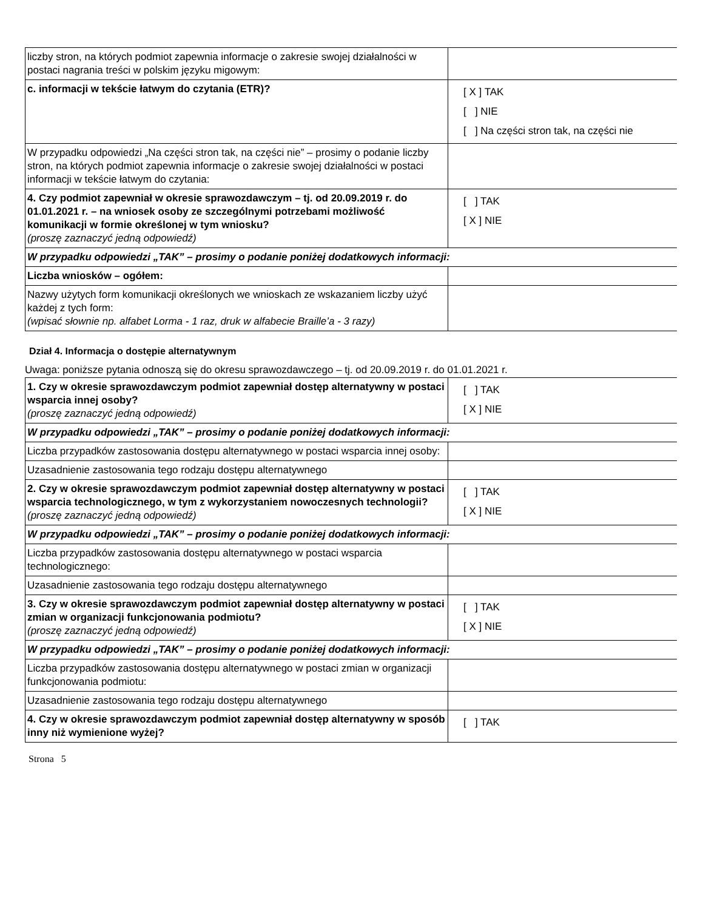| liczby stron, na których podmiot zapewnia informacje o zakresie swojej działalności w postaci nagrania treści w polskim języku migowym: | |
| c. informacji w tekście łatwym do czytania (ETR)? | [ X ] TAK [ ] NIE [ ] Na części stron tak, na części nie |
| W przypadku odpowiedzi „Na części stron tak, na części nie” – prosimy o podanie liczby stron, na których podmiot zapewnia informacje o zakresie swojej działalności w postaci informacji w tekście łatwym do czytania: | |
| 4. Czy podmiot zapewniał w okresie sprawozdawczym – tj. od 20.09.2019 r. do 01.01.2021 r. – na wniosek osoby ze szczególnymi potrzebami możliwość komunikacji w formie określonej w tym wniosku? (proszę zaznaczyć jedną odpowiedź) | [ ] TAK [ X ] NIE |
| W przypadku odpowiedzi „TAK” – prosimy o podanie poniżej dodatkowych informacji: | |
| Liczba wniosków – ogółem: | |
| Nazwy użytych form komunikacji określonych we wnioskach ze wskazaniem liczby użyć każdej z tych form: (wpisać słownie np. alfabet Lorma - 1 raz, druk w alfabecie Braille’a - 3 razy) | |
Dział 4. Informacja o dostępie alternatywnym
Uwaga: poniższe pytania odnoszą się do okresu sprawozdawczego – tj. od 20.09.2019 r. do 01.01.2021 r.
| 1. Czy w okresie sprawozdawczym podmiot zapewniał dostęp alternatywny w postaci wsparcia innej osoby? (proszę zaznaczyć jedną odpowiedź) | [ ] TAK [ X ] NIE |
| W przypadku odpowiedzi „TAK” – prosimy o podanie poniżej dodatkowych informacji: | |
| Liczba przypadków zastosowania dostępu alternatywnego w postaci wsparcia innej osoby: | |
| Uzasadnienie zastosowania tego rodzaju dostępu alternatywnego | |
| 2. Czy w okresie sprawozdawczym podmiot zapewniał dostęp alternatywny w postaci wsparcia technologicznego, w tym z wykorzystaniem nowoczesnych technologii? (proszę zaznaczyć jedną odpowiedź) | [ ] TAK [ X ] NIE |
| W przypadku odpowiedzi „TAK” – prosimy o podanie poniżej dodatkowych informacji: | |
| Liczba przypadków zastosowania dostępu alternatywnego w postaci wsparcia technologicznego: | |
| Uzasadnienie zastosowania tego rodzaju dostępu alternatywnego | |
| 3. Czy w okresie sprawozdawczym podmiot zapewniał dostęp alternatywny w postaci zmian w organizacji funkcjonowania podmiotu? (proszę zaznaczyć jedną odpowiedź) | [ ] TAK [ X ] NIE |
| W przypadku odpowiedzi „TAK” – prosimy o podanie poniżej dodatkowych informacji: | |
| Liczba przypadków zastosowania dostępu alternatywnego w postaci zmian w organizacji funkcjonowania podmiotu: | |
| Uzasadnienie zastosowania tego rodzaju dostępu alternatywnego | |
| 4. Czy w okresie sprawozdawczym podmiot zapewniał dostęp alternatywny w sposób inny niż wymienione wyżej? | [ ] TAK |
Strona 5